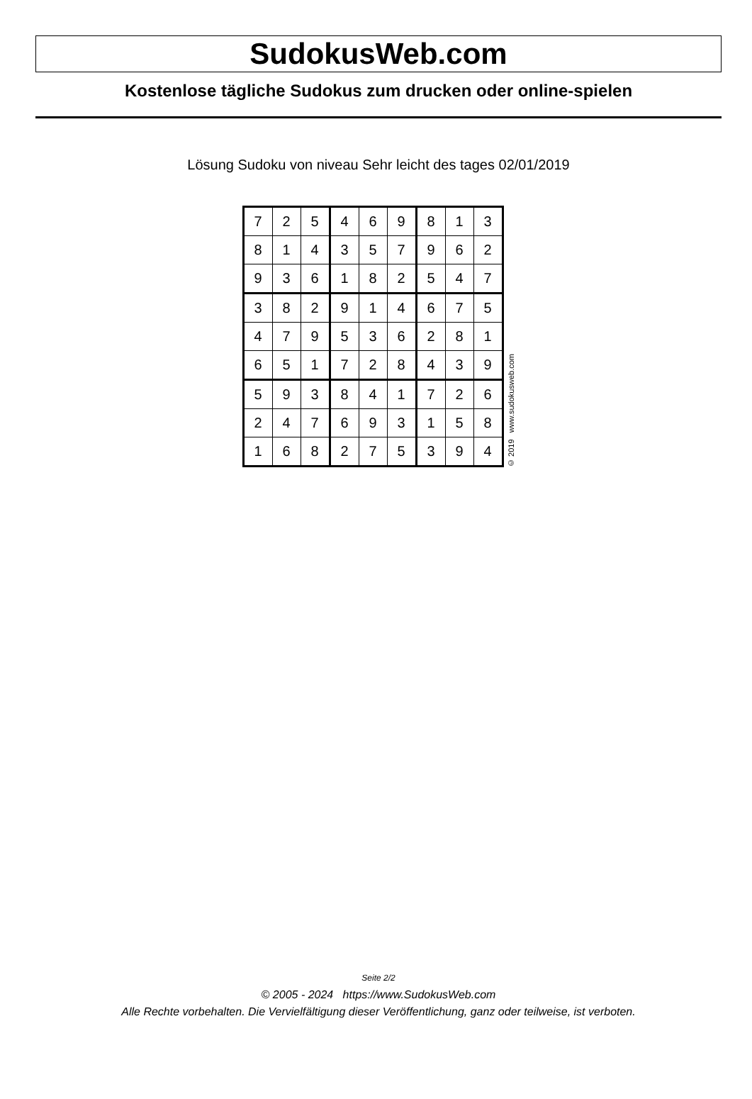SudokusWeb.com
Kostenlose tägliche Sudokus zum drucken oder online-spielen
Lösung Sudoku von niveau Sehr leicht des tages 02/01/2019
| 7 | 2 | 5 | 4 | 6 | 9 | 8 | 1 | 3 |
| 8 | 1 | 4 | 3 | 5 | 7 | 9 | 6 | 2 |
| 9 | 3 | 6 | 1 | 8 | 2 | 5 | 4 | 7 |
| 3 | 8 | 2 | 9 | 1 | 4 | 6 | 7 | 5 |
| 4 | 7 | 9 | 5 | 3 | 6 | 2 | 8 | 1 |
| 6 | 5 | 1 | 7 | 2 | 8 | 4 | 3 | 9 |
| 5 | 9 | 3 | 8 | 4 | 1 | 7 | 2 | 6 |
| 2 | 4 | 7 | 6 | 9 | 3 | 1 | 5 | 8 |
| 1 | 6 | 8 | 2 | 7 | 5 | 3 | 9 | 4 |
© 2019 www.sudokusweb.com
Seite 2/2
© 2005 - 2024 https://www.SudokusWeb.com
Alle Rechte vorbehalten. Die Vervielfältigung dieser Veröffentlichung, ganz oder teilweise, ist verboten.